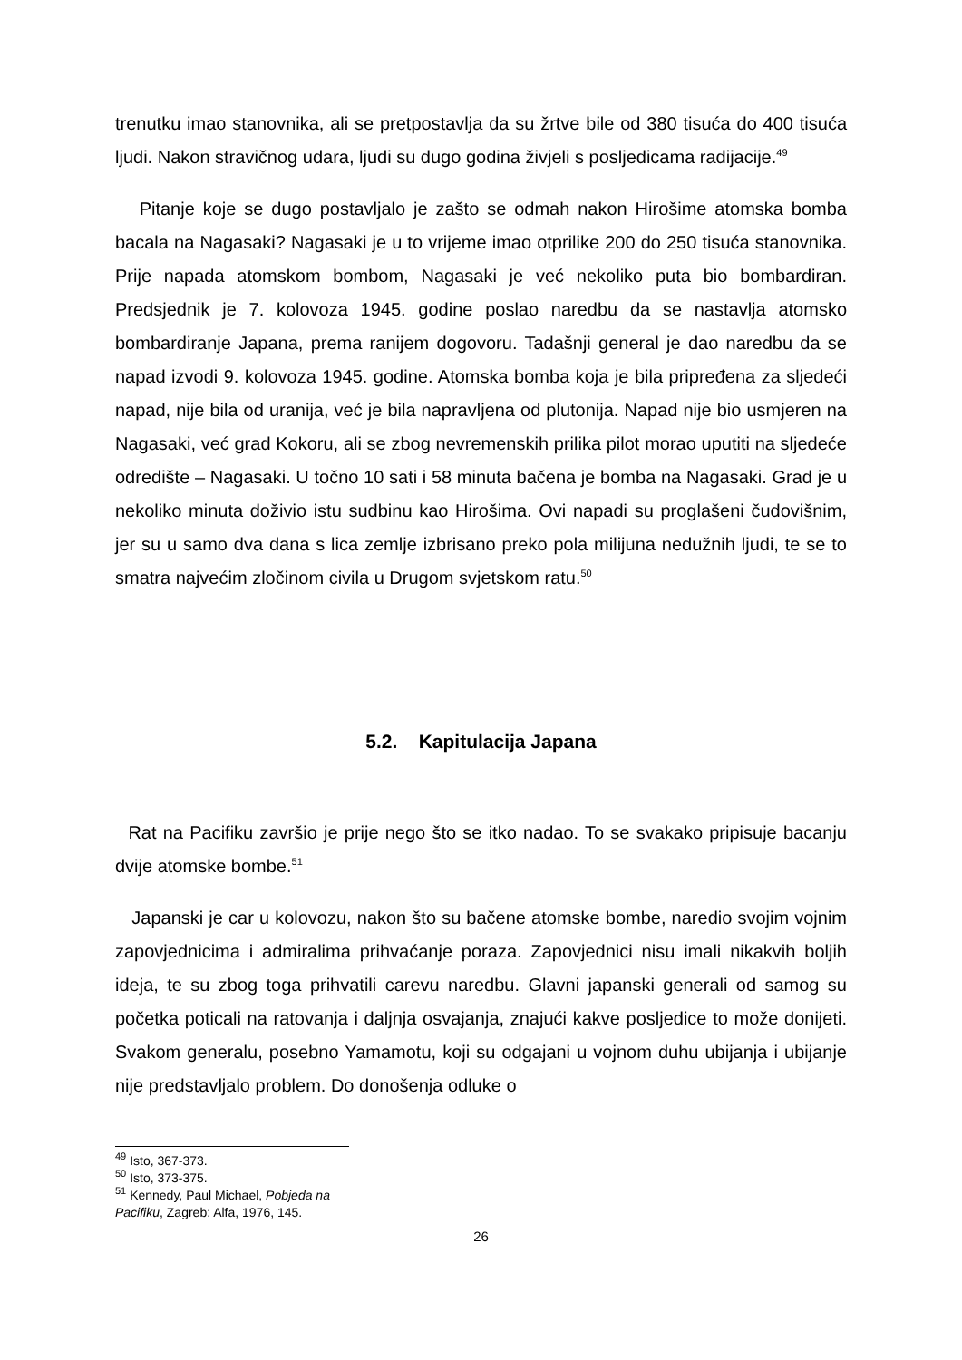trenutku imao stanovnika, ali se pretpostavlja da su žrtve bile od 380 tisuća do 400 tisuća ljudi. Nakon stravičnog udara, ljudi su dugo godina živjeli s posljedicama radijacije.<sup>49</sup>
Pitanje koje se dugo postavljalo je zašto se odmah nakon Hirošime atomska bomba bacala na Nagasaki? Nagasaki je u to vrijeme imao otprilike 200 do 250 tisuća stanovnika. Prije napada atomskom bombom, Nagasaki je već nekoliko puta bio bombardiran. Predsjednik je 7. kolovoza 1945. godine poslao naredbu da se nastavlja atomsko bombardiranje Japana, prema ranijem dogovoru. Tadašnji general je dao naredbu da se napad izvodi 9. kolovoza 1945. godine. Atomska bomba koja je bila pripređena za sljedeći napad, nije bila od uranija, već je bila napravljena od plutonija. Napad nije bio usmjeren na Nagasaki, već grad Kokoru, ali se zbog nevremenskih prilika pilot morao uputiti na sljedeće odredište – Nagasaki. U točno 10 sati i 58 minuta bačena je bomba na Nagasaki. Grad je u nekoliko minuta doživio istu sudbinu kao Hirošima. Ovi napadi su proglašeni čudovišnim, jer su u samo dva dana s lica zemlje izbrisano preko pola milijuna nedužnih ljudi, te se to smatra najvećim zločinom civila u Drugom svjetskom ratu.<sup>50</sup>
5.2. Kapitulacija Japana
Rat na Pacifiku završio je prije nego što se itko nadao. To se svakako pripisuje bacanju dvije atomske bombe.<sup>51</sup>
Japanski je car u kolovozu, nakon što su bačene atomske bombe, naredio svojim vojnim zapovjednicima i admiralima prihvaćanje poraza. Zapovjednici nisu imali nikakvih boljih ideja, te su zbog toga prihvatili carevu naredbu. Glavni japanski generali od samog su početka poticali na ratovanja i daljnja osvajanja, znajući kakve posljedice to može donijeti. Svakom generalu, posebno Yamamotu, koji su odgajani u vojnom duhu ubijanja i ubijanje nije predstavljalo problem. Do donošenja odluke o
<sup>49</sup> Isto, 367-373.
<sup>50</sup> Isto, 373-375.
<sup>51</sup> Kennedy, Paul Michael, Pobjeda na Pacifiku, Zagreb: Alfa, 1976, 145.
26